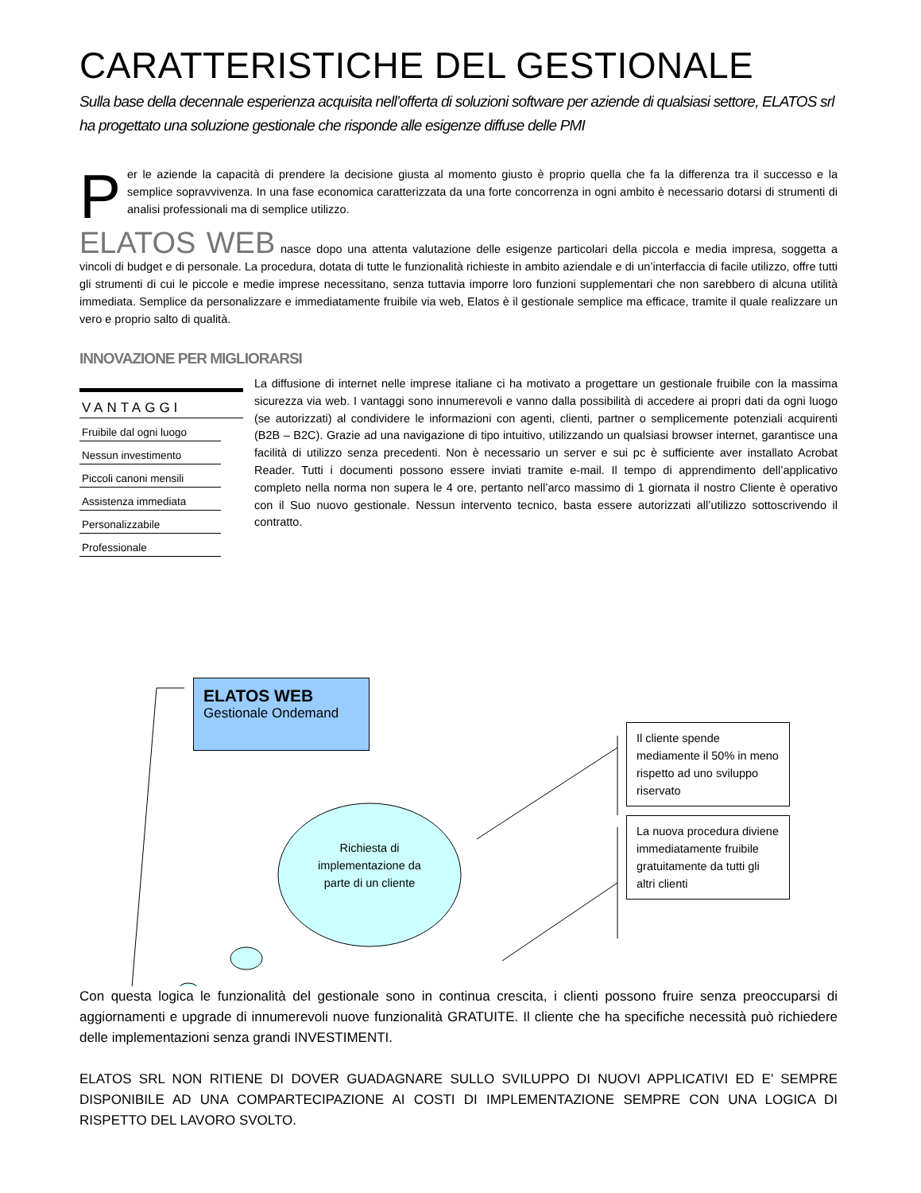CARATTERISTICHE DEL GESTIONALE
Sulla base della decennale esperienza acquisita nell’offerta di soluzioni software per aziende di qualsiasi settore, ELATOS srl ha progettato una soluzione gestionale che risponde alle esigenze diffuse delle PMI
Per le aziende la capacità di prendere la decisione giusta al momento giusto è proprio quella che fa la differenza tra il successo e la semplice sopravvivenza. In una fase economica caratterizzata da una forte concorrenza in ogni ambito è necessario dotarsi di strumenti di analisi professionali ma di semplice utilizzo.
ELATOS WEB nasce dopo una attenta valutazione delle esigenze particolari della piccola e media impresa, soggetta a vincoli di budget e di personale. La procedura, dotata di tutte le funzionalità richieste in ambito aziendale e di un’interfaccia di facile utilizzo, offre tutti gli strumenti di cui le piccole e medie imprese necessitano, senza tuttavia imporre loro funzioni supplementari che non sarebbero di alcuna utilità immediata. Semplice da personalizzare e immediatamente fruibile via web, Elatos è il gestionale semplice ma efficace, tramite il quale realizzare un vero e proprio salto di qualità.
INNOVAZIONE PER MIGLIORARSI
VANTAGGI
Fruibile dal ogni luogo
Nessun investimento
Piccoli canoni mensili
Assistenza immediata
Personalizzabile
Professionale
La diffusione di internet nelle imprese italiane ci ha motivato a progettare un gestionale fruibile con la massima sicurezza via web. I vantaggi sono innumerevoli e vanno dalla possibilità di accedere ai propri dati da ogni luogo (se autorizzati) al condividere le informazioni con agenti, clienti, partner o semplicemente potenziali acquirenti (B2B – B2C). Grazie ad una navigazione di tipo intuitivo, utilizzando un qualsiasi browser internet, garantisce una facilità di utilizzo senza precedenti. Non è necessario un server e sui pc è sufficiente aver installato Acrobat Reader. Tutti i documenti possono essere inviati tramite e-mail. Il tempo di apprendimento dell’applicativo completo nella norma non supera le 4 ore, pertanto nell’arco massimo di 1 giornata il nostro Cliente è operativo con il Suo nuovo gestionale. Nessun intervento tecnico, basta essere autorizzati all’utilizzo sottoscrivendo il contratto.
ELATOS WEB
Gestionale Ondemand
Richiesta di implementazione da parte di un cliente
Il cliente spende mediamente il 50% in meno rispetto ad uno sviluppo riservato
La nuova procedura diviene immediatamente fruibile gratuitamente da tutti gli altri clienti
Con questa logica le funzionalità del gestionale sono in continua crescita, i clienti possono fruire senza preoccuparsi di aggiornamenti e upgrade di innumerevoli nuove funzionalità GRATUITE. Il cliente che ha specifiche necessità può richiedere delle implementazioni senza grandi INVESTIMENTI.
ELATOS SRL NON RITIENE DI DOVER GUADAGNARE SULLO SVILUPPO DI NUOVI APPLICATIVI ED E’ SEMPRE DISPONIBILE AD UNA COMPARTECIPAZIONE AI COSTI DI IMPLEMENTAZIONE SEMPRE CON UNA LOGICA DI RISPETTO DEL LAVORO SVOLTO.